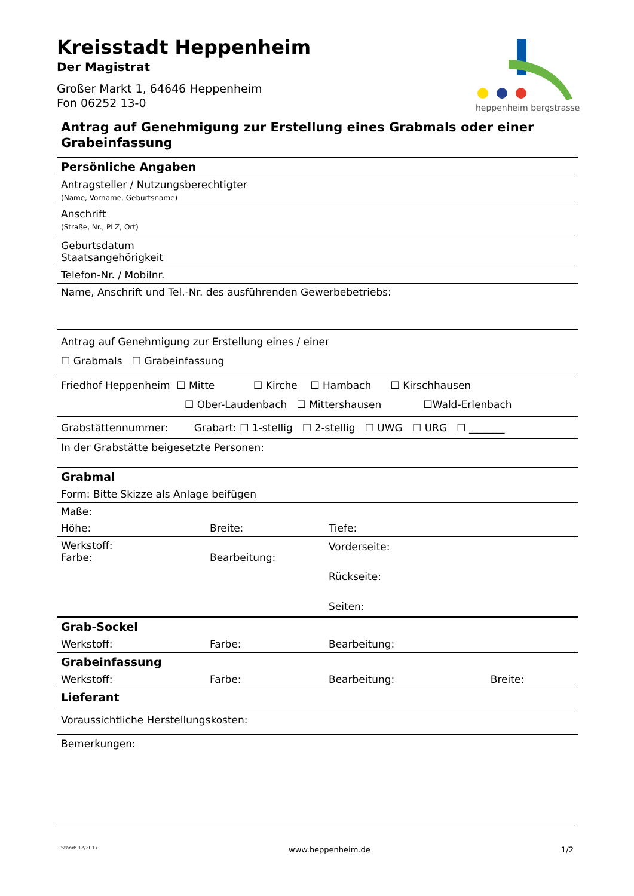heppenheim bergstrasse
Kreisstadt Heppenheim
Der Magistrat
Großer Markt 1, 64646 Heppenheim
Fon 06252 13-0
Antrag auf Genehmigung zur Erstellung eines Grabmals oder einer Grabeinfassung
| Persönliche Angaben | | | |
| Antragsteller / Nutzungsberechtigter (Name, Vorname, Geburtsname) | | | |
| Anschrift (Straße, Nr., PLZ, Ort) | | | |
| Geburtsdatum Staatsangehörigkeit | | | |
| Telefon-Nr. / Mobilnr. | | | |
| Name, Anschrift und Tel.-Nr. des ausführenden Gewerbebetriebs: | | | |
| Antrag auf Genehmigung zur Erstellung eines / einer ☐ Grabmals ☐ Grabeinfassung | | | |
| Friedhof Heppenheim ☐ Mitte ☐ Kirche ☐ Hambach ☐ Kirschhausen ☐ Ober-Laudenbach ☐ Mittershausen ☐Wald-Erlenbach | | | |
| Grabstättennummer: Grabart: ☐ 1-stellig ☐ 2-stellig ☐ UWG ☐ URG ☐ _______ | | | |
| In der Grabstätte beigesetzte Personen: | | | |
| Grabmal | | | |
| Form: Bitte Skizze als Anlage beifügen | | | |
| Maße: | | | |
| Höhe: | Breite: | Tiefe: | |
| Werkstoff: Farbe: | Bearbeitung: | Vorderseite: Rückseite: Seiten: | |
| Grab-Sockel | | | |
| Werkstoff: | Farbe: | Bearbeitung: | |
| Grabeinfassung | | | |
| Werkstoff: | Farbe: | Bearbeitung: | Breite: |
| Lieferant | | | |
| Voraussichtliche Herstellungskosten: | | | |
| Bemerkungen: | | | |
Stand: 12/2017 www.heppenheim.de 1/2